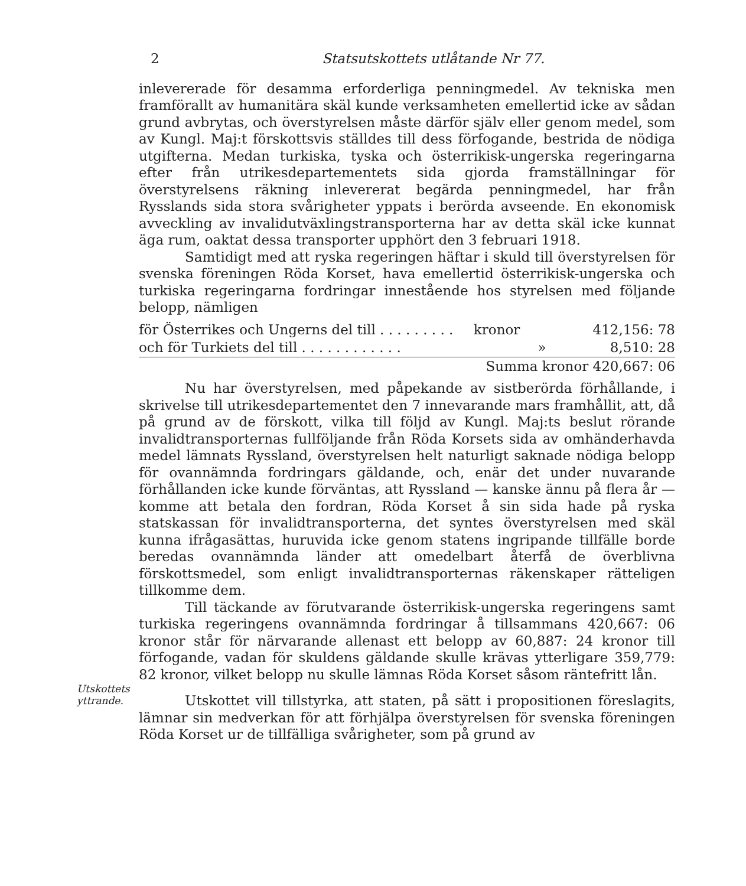2 Statsutskottets utlåtande Nr 77.
inlevererade för desamma erforderliga penningmedel. Av tekniska men framförallt av humanitära skäl kunde verksamheten emellertid icke av sådan grund avbrytas, och överstyrelsen måste därför själv eller genom medel, som av Kungl. Maj:t förskottsvis ställdes till dess förfogande, bestrida de nödiga utgifterna. Medan turkiska, tyska och österrikisk-ungerska regeringarna efter från utrikesdepartementets sida gjorda framställningar för överstyrelsens räkning inlevererat begärda penningmedel, har från Rysslands sida stora svårigheter yppats i berörda avseende. En ekonomisk avveckling av invalidutväxlingstransporterna har av detta skäl icke kunnat äga rum, oaktat dessa transporter upphört den 3 februari 1918.
Samtidigt med att ryska regeringen häftar i skuld till överstyrelsen för svenska föreningen Röda Korset, hava emellertid österrikisk-ungerska och turkiska regeringarna fordringar innestående hos styrelsen med följande belopp, nämligen
| för Österrikes och Ungerns del till . . . . . . . . . | kronor | 412,156: 78 |
| och för Turkiets del till . . . . . . . . . . . . | » | 8,510: 28 |
| | Summa kronor 420,667: 06 | |
Nu har överstyrelsen, med påpekande av sistberörda förhållande, i skrivelse till utrikesdepartementet den 7 innevarande mars framhållit, att, då på grund av de förskott, vilka till följd av Kungl. Maj:ts beslut rörande invalidtransporternas fullföljande från Röda Korsets sida av omhänderhavda medel lämnats Ryssland, överstyrelsen helt naturligt saknade nödiga belopp för ovannämnda fordringars gäldande, och, enär det under nuvarande förhållanden icke kunde förväntas, att Ryssland — kanske ännu på flera år — komme att betala den fordran, Röda Korset å sin sida hade på ryska statskassan för invalidtransporterna, det syntes överstyrelsen med skäl kunna ifrågasättas, huruvida icke genom statens ingripande tillfälle borde beredas ovannämnda länder att omedelbart återfå de överblivna förskottsmedel, som enligt invalidtransporternas räkenskaper rätteligen tillkomme dem.
Till täckande av förutvarande österrikisk-ungerska regeringens samt turkiska regeringens ovannämnda fordringar å tillsammans 420,667: 06 kronor står för närvarande allenast ett belopp av 60,887: 24 kronor till förfogande, vadan för skuldens gäldande skulle krävas ytterligare 359,779: 82 kronor, vilket belopp nu skulle lämnas Röda Korset såsom räntefritt lån.
Utskottets yttrande.
Utskottet vill tillstyrka, att staten, på sätt i propositionen föreslagits, lämnar sin medverkan för att förhjälpa överstyrelsen för svenska föreningen Röda Korset ur de tillfälliga svårigheter, som på grund av